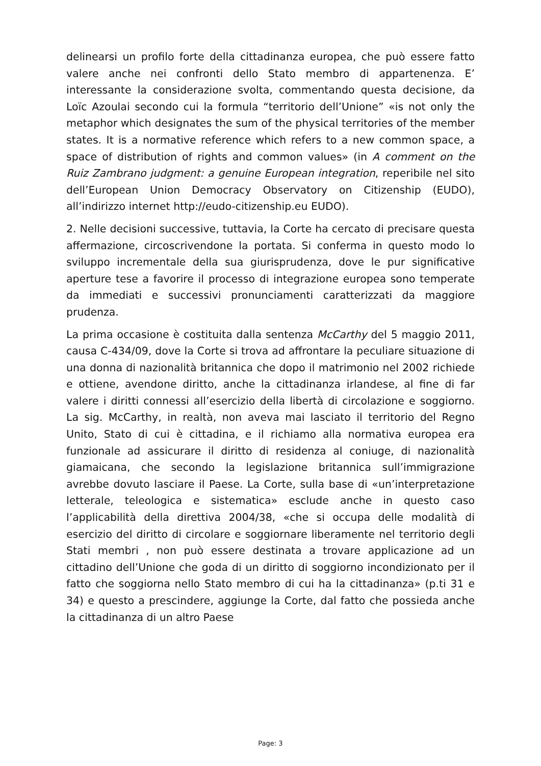delinearsi un profilo forte della cittadinanza europea, che può essere fatto valere anche nei confronti dello Stato membro di appartenenza. E’ interessante la considerazione svolta, commentando questa decisione, da Loïc Azoulai secondo cui la formula “territorio dell’Unione” «is not only the metaphor which designates the sum of the physical territories of the member states. It is a normative reference which refers to a new common space, a space of distribution of rights and common values» (in A comment on the Ruiz Zambrano judgment: a genuine European integration, reperibile nel sito dell’European Union Democracy Observatory on Citizenship (EUDO), all’indirizzo internet http://eudo-citizenship.eu EUDO).
2. Nelle decisioni successive, tuttavia, la Corte ha cercato di precisare questa affermazione, circoscrivendone la portata. Si conferma in questo modo lo sviluppo incrementale della sua giurisprudenza, dove le pur significative aperture tese a favorire il processo di integrazione europea sono temperate da immediati e successivi pronunciamenti caratterizzati da maggiore prudenza.
La prima occasione è costituita dalla sentenza McCarthy del 5 maggio 2011, causa C-434/09, dove la Corte si trova ad affrontare la peculiare situazione di una donna di nazionalità britannica che dopo il matrimonio nel 2002 richiede e ottiene, avendone diritto, anche la cittadinanza irlandese, al fine di far valere i diritti connessi all’esercizio della libertà di circolazione e soggiorno. La sig. McCarthy, in realtà, non aveva mai lasciato il territorio del Regno Unito, Stato di cui è cittadina, e il richiamo alla normativa europea era funzionale ad assicurare il diritto di residenza al coniuge, di nazionalità giamaicana, che secondo la legislazione britannica sull’immigrazione avrebbe dovuto lasciare il Paese. La Corte, sulla base di «un’interpretazione letterale, teleologica e sistematica» esclude anche in questo caso l’applicabilità della direttiva 2004/38, «che si occupa delle modalità di esercizio del diritto di circolare e soggiornare liberamente nel territorio degli Stati membri , non può essere destinata a trovare applicazione ad un cittadino dell’Unione che goda di un diritto di soggiorno incondizionato per il fatto che soggiorna nello Stato membro di cui ha la cittadinanza» (p.ti 31 e 34) e questo a prescindere, aggiunge la Corte, dal fatto che possieda anche la cittadinanza di un altro Paese
Page: 3